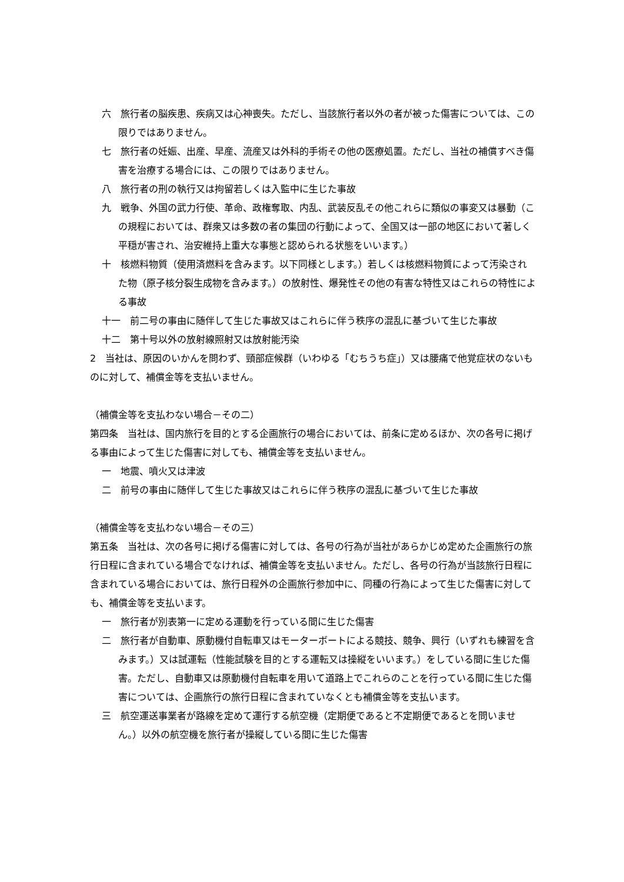六　旅行者の脳疾患、疾病又は心神喪失。ただし、当該旅行者以外の者が被った傷害については、この限りではありません。
七　旅行者の妊娠、出産、早産、流産又は外科的手術その他の医療処置。ただし、当社の補償すべき傷害を治療する場合には、この限りではありません。
八　旅行者の刑の執行又は拘留若しくは入監中に生じた事故
九　戦争、外国の武力行使、革命、政権奪取、内乱、武装反乱その他これらに類似の事変又は暴動（この規程においては、群衆又は多数の者の集団の行動によって、全国又は一部の地区において著しく平穏が害され、治安維持上重大な事態と認められる状態をいいます。）
十　核燃料物質（使用済燃料を含みます。以下同様とします。）若しくは核燃料物質によって汚染された物（原子核分裂生成物を含みます。）の放射性、爆発性その他の有害な特性又はこれらの特性による事故
十一　前二号の事由に随伴して生じた事故又はこれらに伴う秩序の混乱に基づいて生じた事故
十二　第十号以外の放射線照射又は放射能汚染
2　当社は、原因のいかんを問わず、頸部症候群（いわゆる「むちうち症」）又は腰痛で他覚症状のないものに対して、補償金等を支払いません。
（補償金等を支払わない場合－その二）
第四条　当社は、国内旅行を目的とする企画旅行の場合においては、前条に定めるほか、次の各号に掲げる事由によって生じた傷害に対しても、補償金等を支払いません。
一　地震、噴火又は津波
二　前号の事由に随伴して生じた事故又はこれらに伴う秩序の混乱に基づいて生じた事故
（補償金等を支払わない場合－その三）
第五条　当社は、次の各号に掲げる傷害に対しては、各号の行為が当社があらかじめ定めた企画旅行の旅行日程に含まれている場合でなければ、補償金等を支払いません。ただし、各号の行為が当該旅行日程に含まれている場合においては、旅行日程外の企画旅行参加中に、同種の行為によって生じた傷害に対しても、補償金等を支払います。
一　旅行者が別表第一に定める運動を行っている間に生じた傷害
二　旅行者が自動車、原動機付自転車又はモーターボートによる競技、競争、興行（いずれも練習を含みます。）又は試運転（性能試験を目的とする運転又は操縦をいいます。）をしている間に生じた傷害。ただし、自動車又は原動機付自転車を用いて道路上でこれらのことを行っている間に生じた傷害については、企画旅行の旅行日程に含まれていなくとも補償金等を支払います。
三　航空運送事業者が路線を定めて運行する航空機（定期便であると不定期便であるとを問いません。）以外の航空機を旅行者が操縦している間に生じた傷害